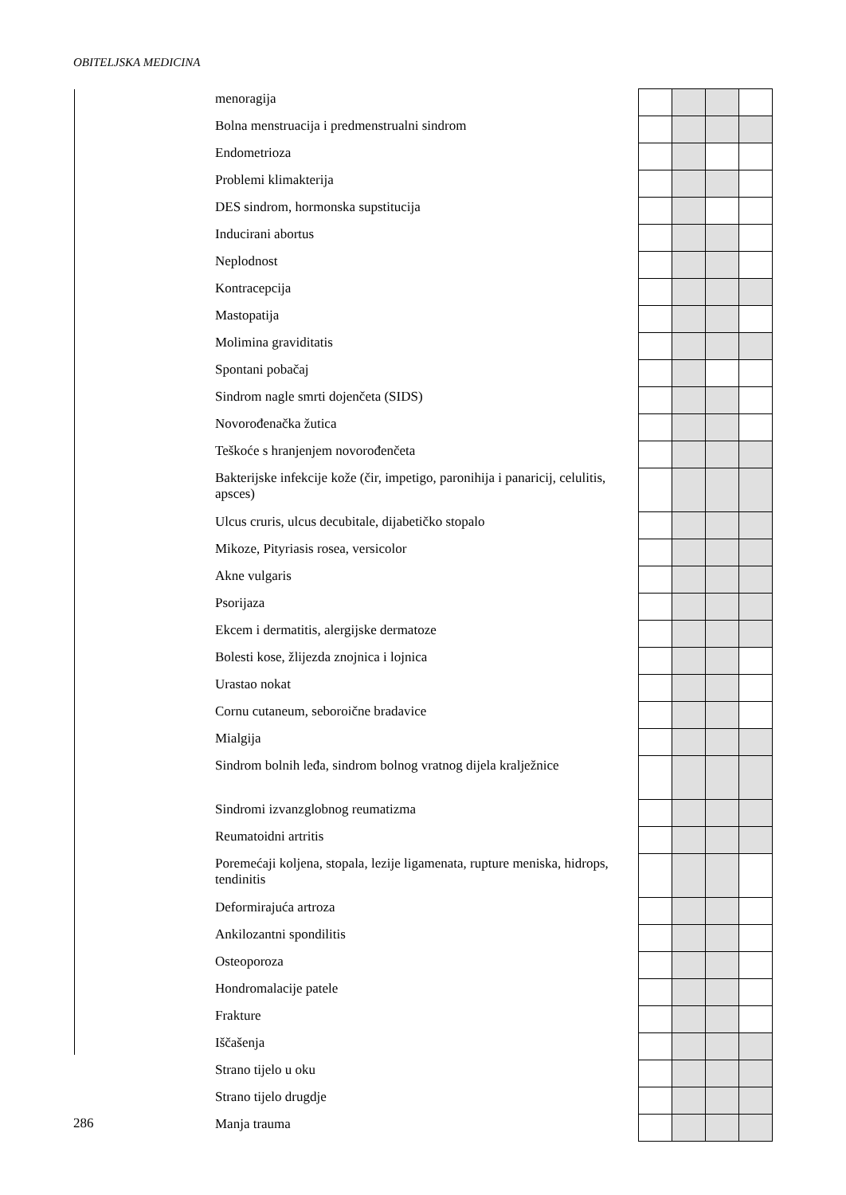OBITELJSKA MEDICINA
| menoragija | | | | |
| Bolna menstruacija i predmenstrualni sindrom | | | | |
| Endometrioza | | | | |
| Problemi klimakterija | | | | |
| DES sindrom, hormonska supstitucija | | | | |
| Inducirani abortus | | | | |
| Neplodnost | | | | |
| Kontracepcija | | | | |
| Mastopatija | | | | |
| Molimina graviditatis | | | | |
| Spontani pobačaj | | | | |
| Sindrom nagle smrti dojenčeta (SIDS) | | | | |
| Novorođenačka žutica | | | | |
| Teškoće s hranjenjem novorođenčeta | | | | |
| Bakterijske infekcije kože (čir, impetigo, paronihija i panaricij, celulitis, apsces) | | | | |
| Ulcus cruris, ulcus decubitale, dijabetičko stopalo | | | | |
| Mikoze, Pityriasis rosea, versicolor | | | | |
| Akne vulgaris | | | | |
| Psorijaza | | | | |
| Ekcem i dermatitis, alergijske dermatoze | | | | |
| Bolesti kose, žlijezda znojnica i lojnica | | | | |
| Urastao nokat | | | | |
| Cornu cutaneum, seboroične bradavice | | | | |
| Mialgija | | | | |
| Sindrom bolnih leđa, sindrom bolnog vratnog dijela kralježnice | | | | |
| Sindromi izvanzglobnog reumatizma | | | | |
| Reumatoidni artritis | | | | |
| Poremećaji koljena, stopala, lezije ligamenata, rupture meniska, hidrops, tendinitis | | | | |
| Deformirajuća artroza | | | | |
| Ankilozantni spondilitis | | | | |
| Osteoporoza | | | | |
| Hondromalacije patele | | | | |
| Frakture | | | | |
| Iščašenja | | | | |
| Strano tijelo u oku | | | | |
| Strano tijelo drugdje | | | | |
| Manja trauma | | | | |
286